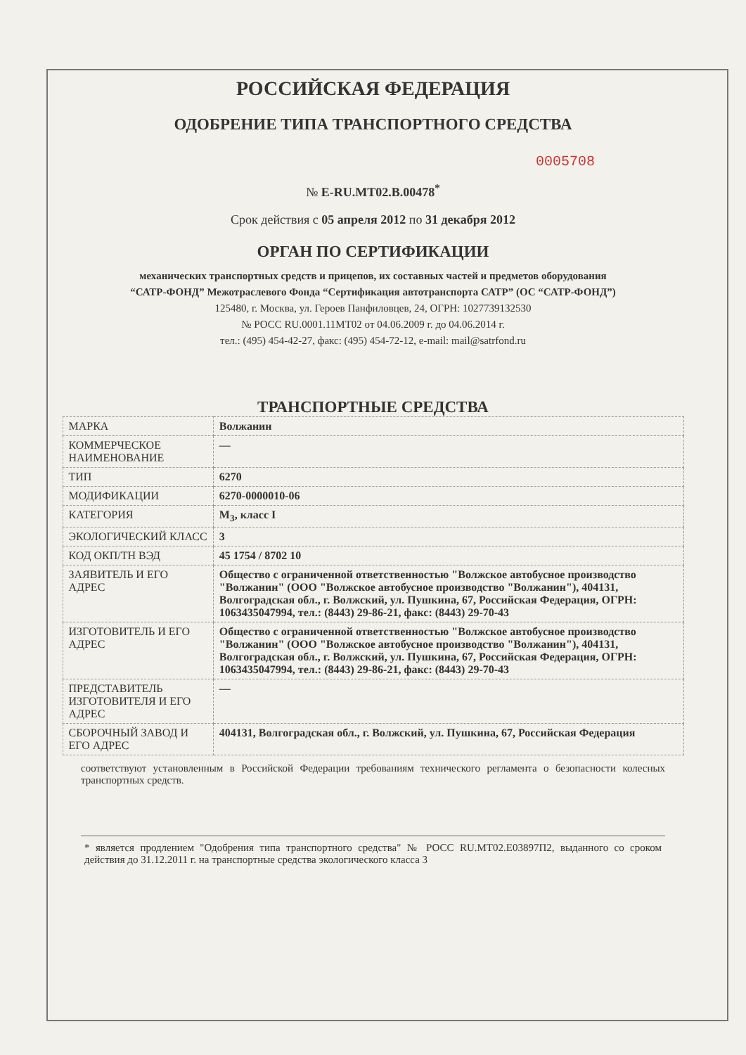РОССИЙСКАЯ ФЕДЕРАЦИЯ
ОДОБРЕНИЕ ТИПА ТРАНСПОРТНОГО СРЕДСТВА
0005708
№ E-RU.MT02.B.00478<sup>*</sup>
Срок действия с 05 апреля 2012 по 31 декабря 2012
ОРГАН ПО СЕРТИФИКАЦИИ
механических транспортных средств и прицепов, их составных частей и предметов оборудования
“САТР-ФОНД” Межотраслевого Фонда “Сертификация автотранспорта САТР” (ОС “САТР-ФОНД”)
125480, г. Москва, ул. Героев Панфиловцев, 24, ОГРН: 1027739132530
№ РОСС RU.0001.11МТ02 от 04.06.2009 г. до 04.06.2014 г.
тел.: (495) 454-42-27, факс: (495) 454-72-12, e-mail: mail@satrfond.ru
ТРАНСПОРТНЫЕ СРЕДСТВА
| МАРКА | Волжанин |
| КОММЕРЧЕСКОЕ НАИМЕНОВАНИЕ | — |
| ТИП | 6270 |
| МОДИФИКАЦИИ | 6270-0000010-06 |
| КАТЕГОРИЯ | M<sub>3</sub>, класс I |
| ЭКОЛОГИЧЕСКИЙ КЛАСС | 3 |
| КОД ОКП/ТН ВЭД | 45 1754 / 8702 10 |
| ЗАЯВИТЕЛЬ И ЕГО АДРЕС | Общество с ограниченной ответственностью "Волжское автобусное производство "Волжанин" (ООО "Волжское автобусное производство "Волжанин"), 404131, Волгоградская обл., г. Волжский, ул. Пушкина, 67, Российская Федерация, ОГРН: 1063435047994, тел.: (8443) 29-86-21, факс: (8443) 29-70-43 |
| ИЗГОТОВИТЕЛЬ И ЕГО АДРЕС | Общество с ограниченной ответственностью "Волжское автобусное производство "Волжанин" (ООО "Волжское автобусное производство "Волжанин"), 404131, Волгоградская обл., г. Волжский, ул. Пушкина, 67, Российская Федерация, ОГРН: 1063435047994, тел.: (8443) 29-86-21, факс: (8443) 29-70-43 |
| ПРЕДСТАВИТЕЛЬ ИЗГОТОВИТЕЛЯ И ЕГО АДРЕС | — |
| СБОРОЧНЫЙ ЗАВОД И ЕГО АДРЕС | 404131, Волгоградская обл., г. Волжский, ул. Пушкина, 67, Российская Федерация |
соответствуют установленным в Российской Федерации требованиям технического регламента о безопасности колесных транспортных средств.
* является продлением "Одобрения типа транспортного средства" № РОСС RU.MT02.E03897П2, выданного со сроком действия до 31.12.2011 г. на транспортные средства экологического класса 3